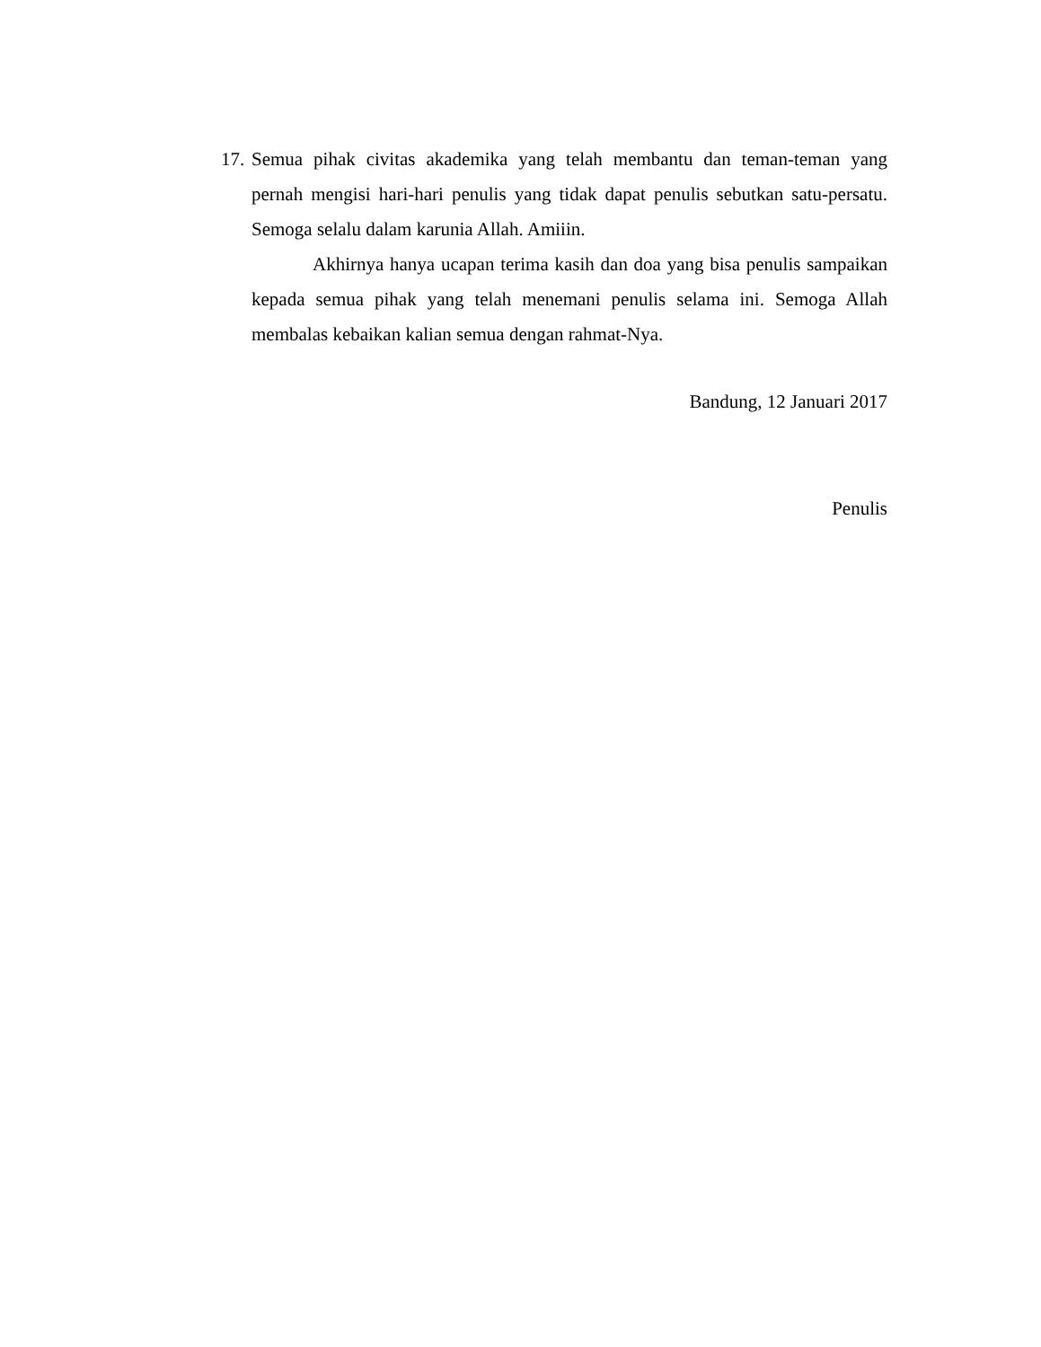17.
Semua pihak civitas akademika yang telah membantu dan teman-teman yang pernah mengisi hari-hari penulis yang tidak dapat penulis sebutkan satu-persatu. Semoga selalu dalam karunia Allah. Amiiin.
Akhirnya hanya ucapan terima kasih dan doa yang bisa penulis sampaikan kepada semua pihak yang telah menemani penulis selama ini. Semoga Allah membalas kebaikan kalian semua dengan rahmat-Nya.
Bandung, 12 Januari 2017
Penulis